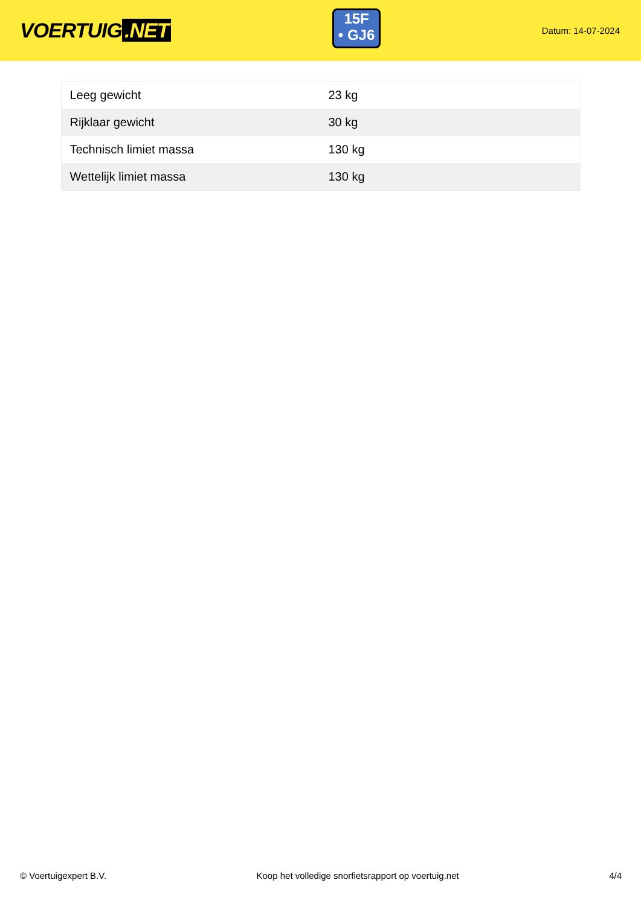VOERTUIG.NET
15F
• GJ6
Datum: 14-07-2024
| Leeg gewicht | 23 kg |
| Rijklaar gewicht | 30 kg |
| Technisch limiet massa | 130 kg |
| Wettelijk limiet massa | 130 kg |
© Voertuigexpert B.V. Koop het volledige snorfietsrapport op voertuig.net 4/4